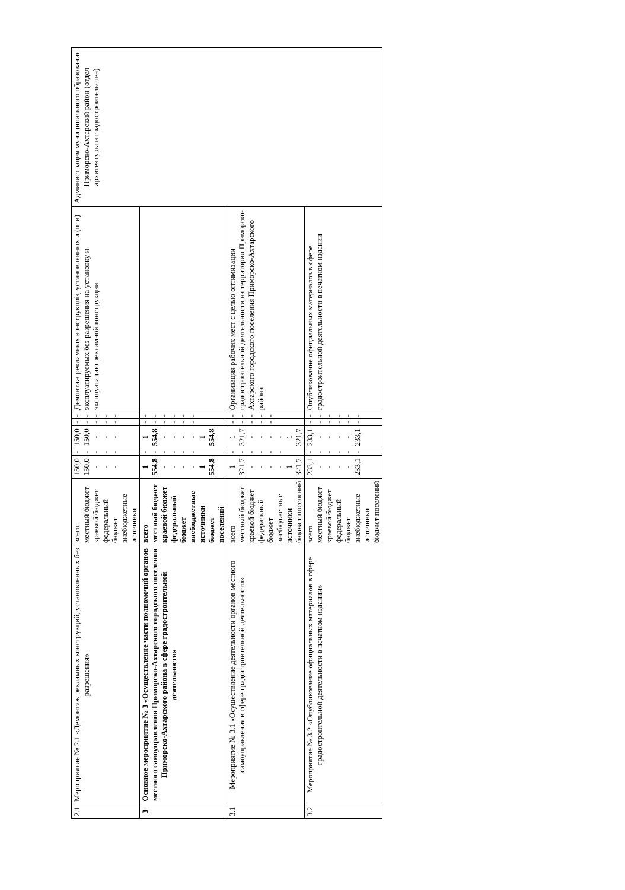| 2.1 | Мероприятие № 2.1 «Демонтаж рекламных конструкций, установленных без разрешения» | всего местный бюджет краевой бюджет федеральный бюджет внебюджетные источники | 150,0 150,0 - - - | - - - - - | 150,0 150,0 - - - | - - - - - | - - - - - | Демонтаж рекламных конструкций, установленных и (или) эксплуатируемых без разрешения на установку и эксплуатацию рекламной конструкции | Администрация муниципального образования Приморско-Ахтарский район (отдел архитектуры и градостроительства) |
| 3 | Основное мероприятие № 3 «Осуществление части полномочий органов местного самоуправления Приморско-Ахтарского городского поселения Приморско-Ахтарского района в сфере градостроительной деятельности» | всего местный бюджет краевой бюджет федеральный бюджет внебюджетные источники бюджет поселений | 1 554,8 - - - - 1 554,8 | - - - - - - | 1 554,8 - - - - 1 554,8 | - - - - - - | - - - - - - | | |
| 3.1 | Мероприятие № 3.1 «Осуществление деятельности органов местного самоуправления в сфере градостроительной деятельности» | всего местный бюджет краевой бюджет федеральный бюджет внебюджетные источники бюджет поселений | 1 321,7 - - - - 1 321,7 | - - - - - - | 1 321,7 - - - - 1 321,7 | - - - - - | - - - - - | Организация рабочих мест с целью оптимизации градостроительной деятельности на территории Приморско-Ахтарского городского поселения Приморско-Ахтарского района | |
| 3.2 | Мероприятие № 3.2 «Опубликование официальных материалов в сфере градостроительной деятельности в печатном издании» | всего местный бюджет краевой бюджет федеральный бюджет внебюджетные источники бюджет поселений | 233,1 - - - - 233,1 | - - - - - - | 233,1 - - - - 233,1 | - - - - - - | - - - - - - | Опубликование официальных материалов в сфере градостроительной деятельности в печатном издании | |